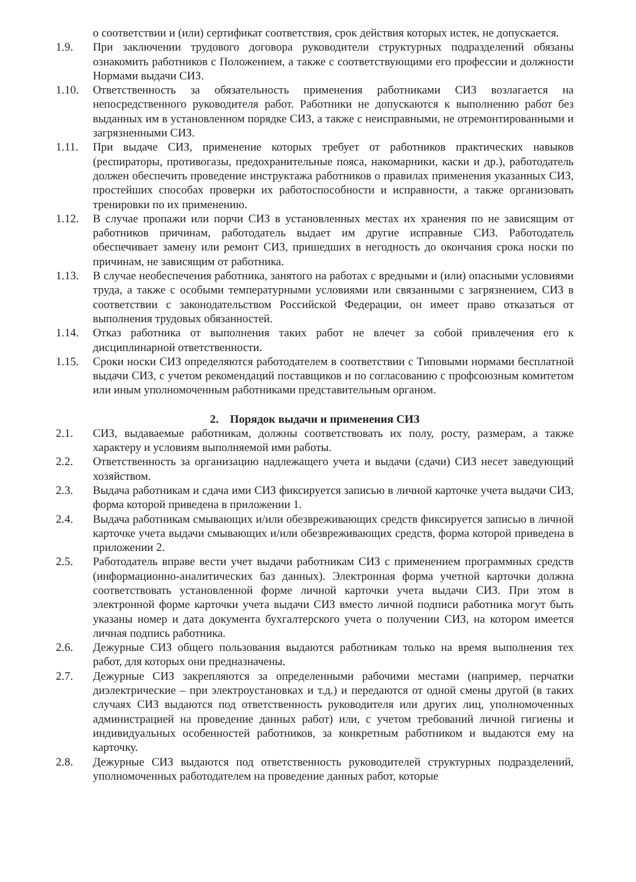о соответствии и (или) сертификат соответствия, срок действия которых истек, не допускается.
1.9. При заключении трудового договора руководители структурных подразделений обязаны ознакомить работников с Положением, а также с соответствующими его профессии и должности Нормами выдачи СИЗ.
1.10. Ответственность за обязательность применения работниками СИЗ возлагается на непосредственного руководителя работ. Работники не допускаются к выполнению работ без выданных им в установленном порядке СИЗ, а также с неисправными, не отремонтированными и загрязненными СИЗ.
1.11. При выдаче СИЗ, применение которых требует от работников практических навыков (респираторы, противогазы, предохранительные пояса, накомарники, каски и др.), работодатель должен обеспечить проведение инструктажа работников о правилах применения указанных СИЗ, простейших способах проверки их работоспособности и исправности, а также организовать тренировки по их применению.
1.12. В случае пропажи или порчи СИЗ в установленных местах их хранения по не зависящим от работников причинам, работодатель выдает им другие исправные СИЗ. Работодатель обеспечивает замену или ремонт СИЗ, пришедших в негодность до окончания срока носки по причинам, не зависящим от работника.
1.13. В случае необеспечения работника, занятого на работах с вредными и (или) опасными условиями труда, а также с особыми температурными условиями или связанными с загрязнением, СИЗ в соответствии с законодательством Российской Федерации, он имеет право отказаться от выполнения трудовых обязанностей.
1.14. Отказ работника от выполнения таких работ не влечет за собой привлечения его к дисциплинарной ответственности.
1.15. Сроки носки СИЗ определяются работодателем в соответствии с Типовыми нормами бесплатной выдачи СИЗ, с учетом рекомендаций поставщиков и по согласованию с профсоюзным комитетом или иным уполномоченным работниками представительным органом.
2. Порядок выдачи и применения СИЗ
2.1. СИЗ, выдаваемые работникам, должны соответствовать их полу, росту, размерам, а также характеру и условиям выполняемой ими работы.
2.2. Ответственность за организацию надлежащего учета и выдачи (сдачи) СИЗ несет заведующий хозяйством.
2.3. Выдача работникам и сдача ими СИЗ фиксируется записью в личной карточке учета выдачи СИЗ, форма которой приведена в приложении 1.
2.4. Выдача работникам смывающих и/или обезвреживающих средств фиксируется записью в личной карточке учета выдачи смывающих и/или обезвреживающих средств, форма которой приведена в приложении 2.
2.5. Работодатель вправе вести учет выдачи работникам СИЗ с применением программных средств (информационно-аналитических баз данных). Электронная форма учетной карточки должна соответствовать установленной форме личной карточки учета выдачи СИЗ. При этом в электронной форме карточки учета выдачи СИЗ вместо личной подписи работника могут быть указаны номер и дата документа бухгалтерского учета о получении СИЗ, на котором имеется личная подпись работника.
2.6. Дежурные СИЗ общего пользования выдаются работникам только на время выполнения тех работ, для которых они предназначены.
2.7. Дежурные СИЗ закрепляются за определенными рабочими местами (например, перчатки диэлектрические – при электроустановках и т.д.) и передаются от одной смены другой (в таких случаях СИЗ выдаются под ответственность руководителя или других лиц, уполномоченных администрацией на проведение данных работ) или, с учетом требований личной гигиены и индивидуальных особенностей работников, за конкретным работником и выдаются ему на карточку.
2.8. Дежурные СИЗ выдаются под ответственность руководителей структурных подразделений, уполномоченных работодателем на проведение данных работ, которые